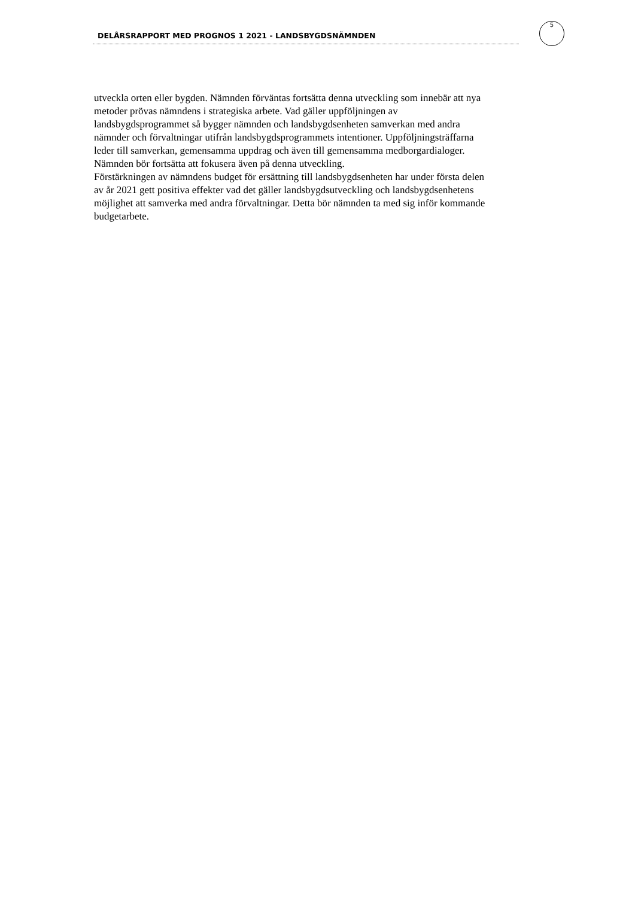DELÅRSRAPPORT MED PROGNOS 1 2021 - LANDSBYGDSNÄMNDEN
5
utveckla orten eller bygden. Nämnden förväntas fortsätta denna utveckling som innebär att nya metoder prövas nämndens i strategiska arbete. Vad gäller uppföljningen av landsbygdsprogrammet så bygger nämnden och landsbygdsenheten samverkan med andra nämnder och förvaltningar utifrån landsbygdsprogrammets intentioner. Uppföljningsträffarna leder till samverkan, gemensamma uppdrag och även till gemensamma medborgardialoger. Nämnden bör fortsätta att fokusera även på denna utveckling.
Förstärkningen av nämndens budget för ersättning till landsbygdsenheten har under första delen av år 2021 gett positiva effekter vad det gäller landsbygdsutveckling och landsbygdsenhetens möjlighet att samverka med andra förvaltningar. Detta bör nämnden ta med sig inför kommande budgetarbete.